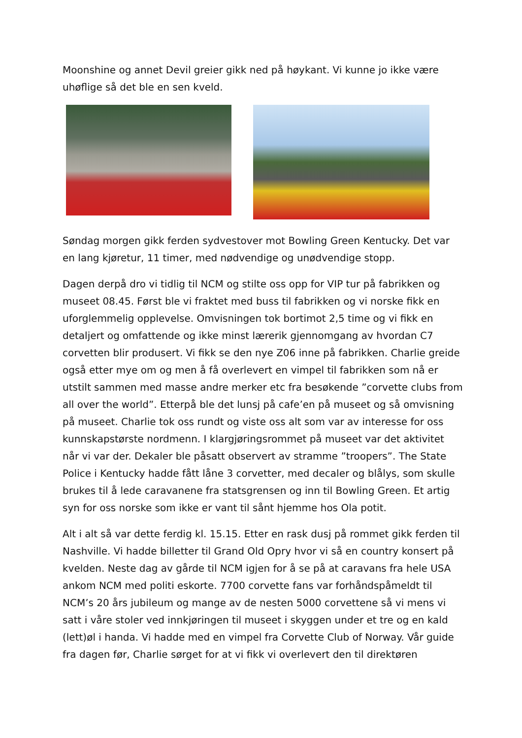Moonshine og annet Devil greier gikk ned på høykant. Vi kunne jo ikke være uhøflige så det ble en sen kveld.
Søndag morgen gikk ferden sydvestover mot Bowling Green Kentucky. Det var en lang kjøretur, 11 timer, med nødvendige og unødvendige stopp.
Dagen derpå dro vi tidlig til NCM og stilte oss opp for VIP tur på fabrikken og museet 08.45. Først ble vi fraktet med buss til fabrikken og vi norske fikk en uforglemmelig opplevelse. Omvisningen tok bortimot 2,5 time og vi fikk en detaljert og omfattende og ikke minst lærerik gjennomgang av hvordan C7 corvetten blir produsert. Vi fikk se den nye Z06 inne på fabrikken. Charlie greide også etter mye om og men å få overlevert en vimpel til fabrikken som nå er utstilt sammen med masse andre merker etc fra besøkende ”corvette clubs from all over the world”. Etterpå ble det lunsj på cafe’en på museet og så omvisning på museet. Charlie tok oss rundt og viste oss alt som var av interesse for oss kunnskapstørste nordmenn. I klargjøringsrommet på museet var det aktivitet når vi var der. Dekaler ble påsatt observert av stramme ”troopers”. The State Police i Kentucky hadde fått låne 3 corvetter, med decaler og blålys, som skulle brukes til å lede caravanene fra statsgrensen og inn til Bowling Green. Et artig syn for oss norske som ikke er vant til sånt hjemme hos Ola potit.
Alt i alt så var dette ferdig kl. 15.15. Etter en rask dusj på rommet gikk ferden til Nashville. Vi hadde billetter til Grand Old Opry hvor vi så en country konsert på kvelden. Neste dag av gårde til NCM igjen for å se på at caravans fra hele USA ankom NCM med politi eskorte. 7700 corvette fans var forhåndspåmeldt til NCM’s 20 års jubileum og mange av de nesten 5000 corvettene så vi mens vi satt i våre stoler ved innkjøringen til museet i skyggen under et tre og en kald (lett)øl i handa. Vi hadde med en vimpel fra Corvette Club of Norway. Vår guide fra dagen før, Charlie sørget for at vi fikk vi overlevert den til direktøren